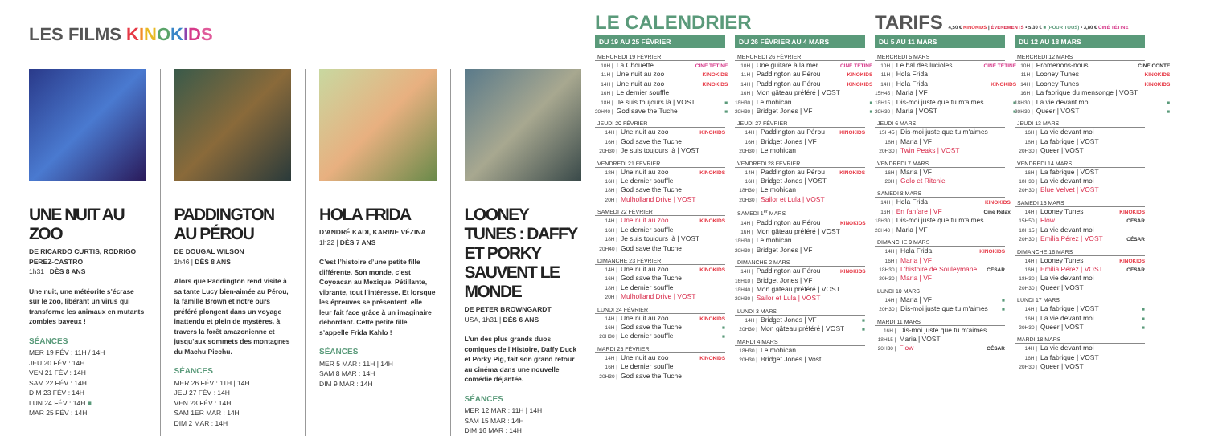LES FILMS KINOKIDS
UNE NUIT AU ZOO
DE RICARDO CURTIS, RODRIGO PEREZ-CASTRO
1h31 | DÈS 8 ANS
Une nuit, une météorite s’écrase sur le zoo, libérant un virus qui transforme les animaux en mutants zombies baveux !
SÉANCES
MER 19 FÉV : 11H / 14H
JEU 20 FÉV : 14H
VEN 21 FÉV : 14H
SAM 22 FÉV : 14H
DIM 23 FÉV : 14H
LUN 24 FÉV : 14H ■
MAR 25 FÉV : 14H
PADDINGTON AU PÉROU
DE DOUGAL WILSON
1h46 | DÈS 8 ANS
Alors que Paddington rend visite à sa tante Lucy bien-aimée au Pérou, la famille Brown et notre ours préféré plongent dans un voyage inattendu et plein de mystères, à travers la forêt amazonienne et jusqu’aux sommets des montagnes du Machu Picchu.
SÉANCES
MER 26 FÉV : 11H | 14H
JEU 27 FÉV : 14H
VEN 28 FÉV : 14H
SAM 1ER MAR : 14H
DIM 2 MAR : 14H
HOLA FRIDA
D’ANDRÉ KADI, KARINE VÉZINA
1h22 | DÈS 7 ANS
C’est l’histoire d’une petite fille différente. Son monde, c’est Coyoacan au Mexique. Pétillante, vibrante, tout l’intéresse. Et lorsque les épreuves se présentent, elle leur fait face grâce à un imaginaire débordant. Cette petite fille s’appelle Frida Kahlo !
SÉANCES
MER 5 MAR : 11H | 14H
SAM 8 MAR : 14H
DIM 9 MAR : 14H
LOONEY TUNES : DAFFY ET PORKY SAUVENT LE MONDE
DE PETER BROWNGARDT
USA, 1h31 | DÈS 6 ANS
L’un des plus grands duos comiques de l’Histoire, Daffy Duck et Porky Pig, fait son grand retour au cinéma dans une nouvelle comédie déjantée.
SÉANCES
MER 12 MAR : 11H | 14H
SAM 15 MAR : 14H
DIM 16 MAR : 14H
LE CALENDRIER
DU 19 AU 25 FÉVRIER
MERCREDI 19 FÉVRIER
| 10H / | La Chouette | CINÉ TÉTINE |
| 11H / | Une nuit au zoo | KINOKIDS |
| 14H / | Une nuit au zoo | KINOKIDS |
| 16H / | Le dernier souffle | |
| 18H / | Je suis toujours là / VOST | ■ |
| 20H40 / | God save the Tuche | ■ |
JEUDI 20 FÉVRIER
| 14H / | Une nuit au zoo | KINOKIDS |
| 16H / | God save the Tuche | |
| 20H30 / | Je suis toujours là / VOST | |
VENDREDI 21 FÉVRIER
| 18H / | Une nuit au zoo | KINOKIDS |
| 16H / | Le dernier souffle | |
| 18H / | God save the Tuche | |
| 20H / | Mulholland Drive / VOST | |
SAMEDI 22 FÉVRIER
| 14H / | Une nuit au zoo | KINOKIDS |
| 16H / | Le dernier souffle | |
| 18H / | Je suis toujours là / VOST | |
| 20H40 / | God save the Tuche | |
DIMANCHE 23 FÉVRIER
| 14H / | Une nuit au zoo | KINOKIDS |
| 16H / | God save the Tuche | |
| 18H / | Le dernier souffle | |
| 20H / | Mulholland Drive / VOST | |
LUNDI 24 FÉVRIER
| 14H / | Une nuit au zoo | KINOKIDS |
| 16H / | God save the Tuche | ■ |
| 20H30 / | Le dernier souffle | ■ |
MARDI 25 FÉVRIER
| 14H / | Une nuit au zoo | KINOKIDS |
| 16H / | Le dernier souffle | |
| 20H30 / | God save the Tuche | |
DU 26 FÉVRIER AU 4 MARS
MERCREDI 26 FÉVRIER
| 10H / | Une guitare à la mer | CINÉ TÉTINE |
| 11H / | Paddington au Pérou | KINOKIDS |
| 14H / | Paddington au Pérou | KINOKIDS |
| 16H / | Mon gâteau préféré / VOST | |
| 18H30 / | Le mohican | ■ |
| 20H30 / | Bridget Jones / VF | ■ |
JEUDI 27 FÉVRIER
| 14H / | Paddington au Pérou | KINOKIDS |
| 16H / | Bridget Jones / VF | |
| 20H30 / | Le mohican | |
VENDREDI 28 FÉVRIER
| 14H / | Paddington au Pérou | KINOKIDS |
| 16H / | Bridget Jones / VOST | |
| 18H30 / | Le mohican | |
| 20H30 / | Sailor et Lula / VOST | |
SAMEDI 1<sup>er</sup> MARS
| 14H / | Paddington au Pérou | KINOKIDS |
| 16H / | Mon gâteau préféré / VOST | |
| 18H30 / | Le mohican | |
| 20H30 / | Bridget Jones / VF | |
DIMANCHE 2 MARS
| 14H / | Paddington au Pérou | KINOKIDS |
| 16H10 / | Bridget Jones / VF | |
| 18H40 / | Mon gâteau préféré / VOST | |
| 20H30 / | Sailor et Lula / VOST | |
LUNDI 3 MARS
| 14H / | Bridget Jones / VF | ■ |
| 20H30 / | Mon gâteau préféré / VOST | ■ |
MARDI 4 MARS
| 18H30 / | Le mohican | |
| 20H30 / | Bridget Jones / Vost | |
TARIFS 4,50 € KINOKIDS | ÉVÉNEMENTS • 5,30 € ■ (POUR TOUS) • 3,80 € CINÉ TÉTINE
DU 5 AU 11 MARS
MERCREDI 5 MARS
| 10H / | Le bal des lucioles | CINÉ TÉTINE |
| 11H / | Hola Frida | |
| 14H / | Hola Frida | KINOKIDS |
| 15H45 / | Maria / VF | |
| 18H15 / | Dis-moi juste que tu m'aimes | ■ |
| 20H30 / | Maria / VOST | ■ |
JEUDI 6 MARS
| 15H45 / | Dis-moi juste que tu m'aimes | |
| 18H / | Maria / VF | |
| 20H30 / | Twin Peaks / VOST | |
VENDREDI 7 MARS
| 16H / | Maria / VF | |
| 20H / | Golo et Ritchie | |
SAMEDI 8 MARS
| 14H / | Hola Frida | KINOKIDS |
| 16H / | En fanfare / VF | Ciné Relax |
| 18H30 / | Dis-moi juste que tu m'aimes | |
| 20H40 / | Maria / VF | |
DIMANCHE 9 MARS
| 14H / | Hola Frida | KINOKIDS |
| 16H / | Maria / VF | |
| 18H30 / | L'histoire de Souleymane | CÉSAR |
| 20H30 / | Maria / VF | |
LUNDI 10 MARS
| 14H / | Maria / VF | ■ |
| 20H30 / | Dis-moi juste que tu m'aimes | ■ |
MARDI 11 MARS
| 16H / | Dis-moi juste que tu m'aimes | |
| 18H15 / | Maria / VOST | |
| 20H30 / | Flow | CÉSAR |
DU 12 AU 18 MARS
MERCREDI 12 MARS
| 10H / | Promenons-nous | CINÉ CONTE |
| 11H / | Looney Tunes | KINOKIDS |
| 14H / | Looney Tunes | KINOKIDS |
| 16H / | La fabrique du mensonge / VOST | |
| 18H30 / | La vie devant moi | ■ |
| 20H30 / | Queer / VOST | ■ |
JEUDI 13 MARS
| 16H / | La vie devant moi | |
| 18H / | La fabrique / VOST | |
| 20H30 / | Queer / VOST | |
VENDREDI 14 MARS
| 16H / | La fabrique / VOST | |
| 18H30 / | La vie devant moi | |
| 20H30 / | Blue Velvet / VOST | |
SAMEDI 15 MARS
| 14H / | Looney Tunes | KINOKIDS |
| 15H50 / | Flow | CÉSAR |
| 18H15 / | La vie devant moi | |
| 20H30 / | Emilia Pérez / VOST | CÉSAR |
DIMANCHE 16 MARS
| 14H / | Looney Tunes | KINOKIDS |
| 16H / | Emilia Pérez / VOST | CÉSAR |
| 18H30 / | La vie devant moi | |
| 20H30 / | Queer / VOST | |
LUNDI 17 MARS
| 14H / | La fabrique / VOST | ■ |
| 16H / | La vie devant moi | ■ |
| 20H30 / | Queer / VOST | ■ |
MARDI 18 MARS
| 14H / | La vie devant moi | |
| 16H / | La fabrique / VOST | |
| 20H30 / | Queer / VOST | |